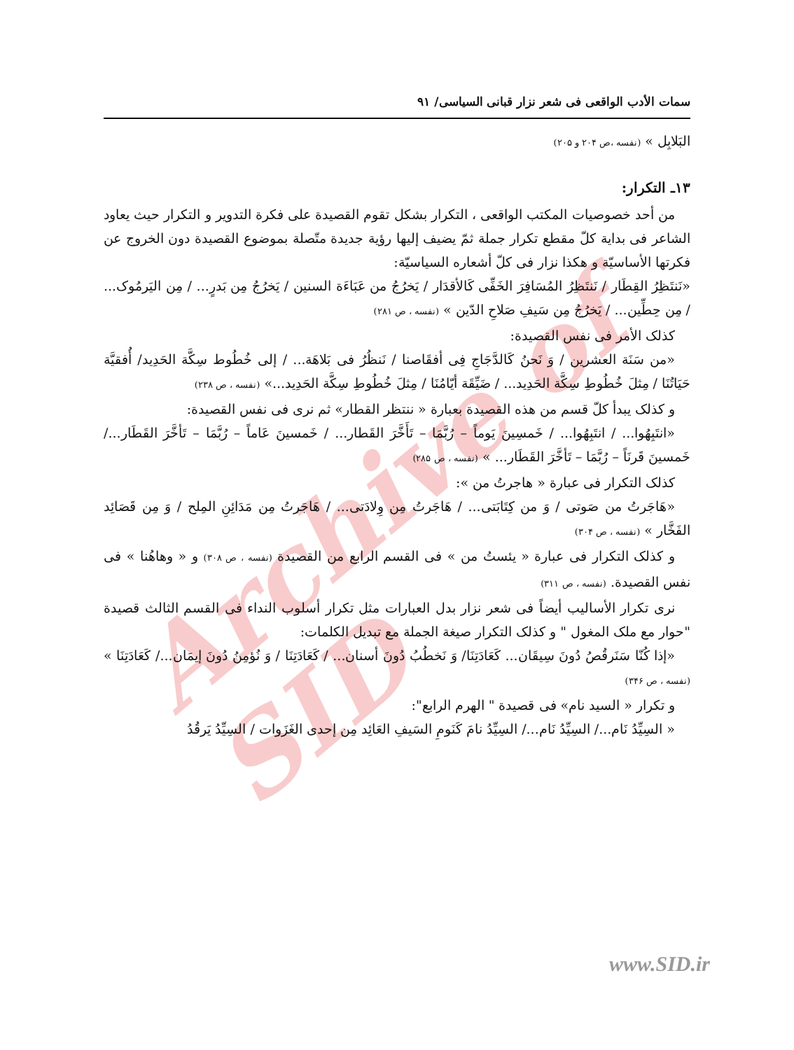Archive of SID
سمات الأدب الواقعی فی شعر نزار قبانی السیاسی/ ۹۱
البَلابِل » (نفسه ،ص ۲۰۴ و ۲۰۵)
۱۳ـ التکرار:
من أحد خصوصیات المکتب الواقعی ، التکرار بشکل تقوم القصیدة علی فکرة التدویر و التکرار حیث یعاود الشاعر فی بدایة کلّ مقطع تکرار جملة ثمّ یضیف إلیها رؤیة جدیدة متّصلة بموضوع القصیدة دون الخروج عن فکرتها الأساسیّة و هکذا نزار فی کلّ أشعاره السیاسیّة:
«نَنتَظِرُ القِطَار / نَنتَظِرُ المُسَافِرَ الخَفِّی کَالأقدَار / یَخرُجُ من عَبَاءَة السنین / یَخرُجُ مِن بَدرٍ... / مِن الیَرمُوک... / مِن حِطِّین... / یَخرُجُ مِن سَیفِ صَلاحِ الدّین » (نفسه ، ص ۲۸۱)
کذلک الأمر فی نفس القصیدة:
«من سَنَة العشرین / وَ نَحنُ کَالدَّجَاجِ فِی أفقَاصنا / نَنظُرُ فی بَلاهَة... / إلی خُطُوط سِکَّة الحَدِید/ أُفقیَّة حَیَاتُنَا / مِثلَ خُطُوطِ سِکَّة الحَدِید... / ضَیِّقَة أیّامُنَا / مِثلَ خُطُوطِ سِکَّة الحَدِید...» (نفسه ، ص ۲۳۸)
و کذلک یبدأ کلّ قسم من هذه القصیدة بعبارة « ننتظر القطار» ثم نری فی نفس القصیدة:
«انتَبِهُوا... / انتَبِهُوا... / خَمسِینَ یَوماً – رُبَّمَا – تَأَخَّرَ القَطار... / خَمسینَ عَاماً – رُبَّمَا – تَأخَّرَ القَطَار.../ خَمسینَ قَرنَاً – رُبَّمَا – تَأخَّرَ القَطَار... » (نفسه ، ص ۲۸۵)
کذلک التکرار فی عبارة « هاجرتُ من »:
«هَاجَرتُ من صَوتی / وَ من کِتَابَتی... / هَاجَرتُ مِن وِلادَتی... / هَاجَرتُ مِن مَدَائِنِ المِلح / وَ مِن قَصَائِد الفَخَّار » (نفسه ، ص ۳۰۴)
و کذلک التکرار فی عبارة « یئستُ من » فی القسم الرابع من القصیدة (نفسه ، ص ۳۰۸) و « وهاهُنا » فی نفس القصیدة. (نفسه ، ص ۳۱۱)
نری تکرار الأسالیب أیضاً فی شعر نزار بدل العبارات مثل تکرار أسلوب النداء فی القسم الثالث قصیدة "حوار مع ملک المغول " و کذلک التکرار صیغة الجملة مع تبدیل الکلمات:
«إذا کُنّا سَنَرقُصُ دُونَ سِیقَان... کَعَادَتِنَا/ وَ نَخطُبُ دُونَ أسنان... / کَعَادَتِنَا / وَ نُؤمِنُ دُونَ إیمَان.../ کَعَادَتِنَا » (نفسه ، ص ۳۴۶)
و تکرار « السید نام» فی قصیدة " الهرم الرابع":
« السِیِّدُ نَام.../ السِیِّدُ نَام.../ السِیِّدُ نامَ کَنَومِ السَیفِ العَائِد مِن إحدی الغَزَوات / السِیِّدُ یَرقُدُ
www.SID.ir